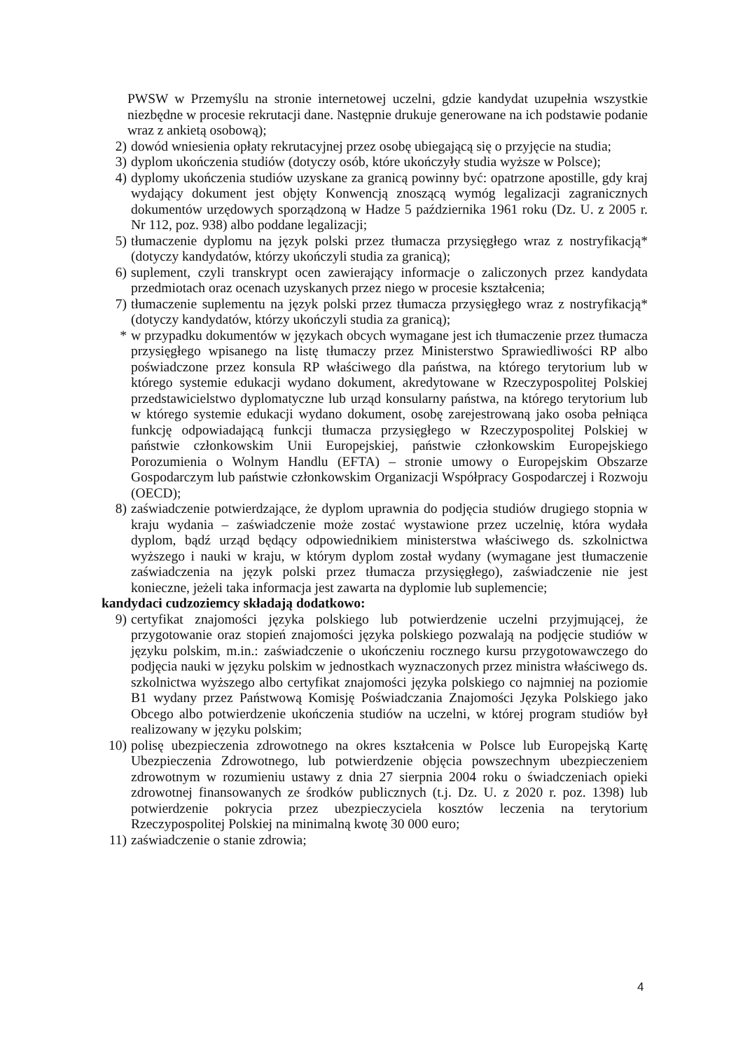PWSW w Przemyślu na stronie internetowej uczelni, gdzie kandydat uzupełnia wszystkie niezbędne w procesie rekrutacji dane. Następnie drukuje generowane na ich podstawie podanie wraz z ankietą osobową);
2) dowód wniesienia opłaty rekrutacyjnej przez osobę ubiegającą się o przyjęcie na studia;
3) dyplom ukończenia studiów (dotyczy osób, które ukończyły studia wyższe w Polsce);
4) dyplomy ukończenia studiów uzyskane za granicą powinny być: opatrzone apostille, gdy kraj wydający dokument jest objęty Konwencją znoszącą wymóg legalizacji zagranicznych dokumentów urzędowych sporządzoną w Hadze 5 października 1961 roku (Dz. U. z 2005 r. Nr 112, poz. 938) albo poddane legalizacji;
5) tłumaczenie dyplomu na język polski przez tłumacza przysięgłego wraz z nostryfikacją* (dotyczy kandydatów, którzy ukończyli studia za granicą);
6) suplement, czyli transkrypt ocen zawierający informacje o zaliczonych przez kandydata przedmiotach oraz ocenach uzyskanych przez niego w procesie kształcenia;
7) tłumaczenie suplementu na język polski przez tłumacza przysięgłego wraz z nostryfikacją* (dotyczy kandydatów, którzy ukończyli studia za granicą);
* w przypadku dokumentów w językach obcych wymagane jest ich tłumaczenie przez tłumacza przysięgłego wpisanego na listę tłumaczy przez Ministerstwo Sprawiedliwości RP albo poświadczone przez konsula RP właściwego dla państwa, na którego terytorium lub w którego systemie edukacji wydano dokument, akredytowane w Rzeczypospolitej Polskiej przedstawicielstwo dyplomatyczne lub urząd konsularny państwa, na którego terytorium lub w którego systemie edukacji wydano dokument, osobę zarejestrowaną jako osoba pełniąca funkcję odpowiadającą funkcji tłumacza przysięgłego w Rzeczypospolitej Polskiej w państwie członkowskim Unii Europejskiej, państwie członkowskim Europejskiego Porozumienia o Wolnym Handlu (EFTA) – stronie umowy o Europejskim Obszarze Gospodarczym lub państwie członkowskim Organizacji Współpracy Gospodarczej i Rozwoju (OECD);
8) zaświadczenie potwierdzające, że dyplom uprawnia do podjęcia studiów drugiego stopnia w kraju wydania – zaświadczenie może zostać wystawione przez uczelnię, która wydała dyplom, bądź urząd będący odpowiednikiem ministerstwa właściwego ds. szkolnictwa wyższego i nauki w kraju, w którym dyplom został wydany (wymagane jest tłumaczenie zaświadczenia na język polski przez tłumacza przysięgłego), zaświadczenie nie jest konieczne, jeżeli taka informacja jest zawarta na dyplomie lub suplemencie;
kandydaci cudzoziemcy składają dodatkowo:
9) certyfikat znajomości języka polskiego lub potwierdzenie uczelni przyjmującej, że przygotowanie oraz stopień znajomości języka polskiego pozwalają na podjęcie studiów w języku polskim, m.in.: zaświadczenie o ukończeniu rocznego kursu przygotowawczego do podjęcia nauki w języku polskim w jednostkach wyznaczonych przez ministra właściwego ds. szkolnictwa wyższego albo certyfikat znajomości języka polskiego co najmniej na poziomie B1 wydany przez Państwową Komisję Poświadczania Znajomości Języka Polskiego jako Obcego albo potwierdzenie ukończenia studiów na uczelni, w której program studiów był realizowany w języku polskim;
10) polisę ubezpieczenia zdrowotnego na okres kształcenia w Polsce lub Europejską Kartę Ubezpieczenia Zdrowotnego, lub potwierdzenie objęcia powszechnym ubezpieczeniem zdrowotnym w rozumieniu ustawy z dnia 27 sierpnia 2004 roku o świadczeniach opieki zdrowotnej finansowanych ze środków publicznych (t.j. Dz. U. z 2020 r. poz. 1398) lub potwierdzenie pokrycia przez ubezpieczyciela kosztów leczenia na terytorium Rzeczypospolitej Polskiej na minimalną kwotę 30 000 euro;
11) zaświadczenie o stanie zdrowia;
4